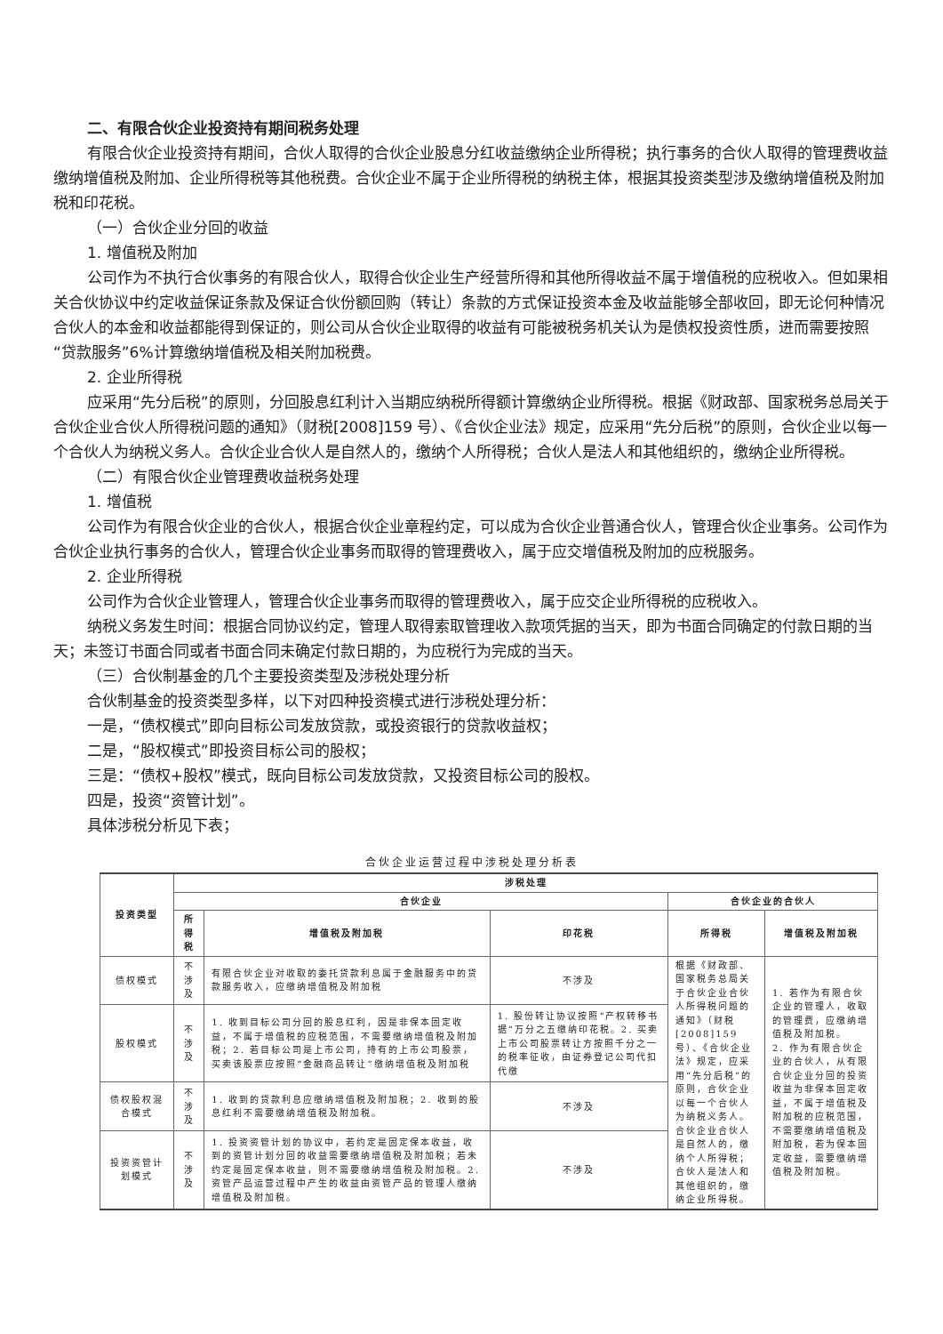二、有限合伙企业投资持有期间税务处理
有限合伙企业投资持有期间，合伙人取得的合伙企业股息分红收益缴纳企业所得税；执行事务的合伙人取得的管理费收益缴纳增值税及附加、企业所得税等其他税费。合伙企业不属于企业所得税的纳税主体，根据其投资类型涉及缴纳增值税及附加税和印花税。
（一）合伙企业分回的收益
1. 增值税及附加
公司作为不执行合伙事务的有限合伙人，取得合伙企业生产经营所得和其他所得收益不属于增值税的应税收入。但如果相关合伙协议中约定收益保证条款及保证合伙份额回购（转让）条款的方式保证投资本金及收益能够全部收回，即无论何种情况合伙人的本金和收益都能得到保证的，则公司从合伙企业取得的收益有可能被税务机关认为是债权投资性质，进而需要按照“贷款服务”6%计算缴纳增值税及相关附加税费。
2. 企业所得税
应采用“先分后税”的原则，分回股息红利计入当期应纳税所得额计算缴纳企业所得税。根据《财政部、国家税务总局关于合伙企业合伙人所得税问题的通知》（财税[2008]159 号）、《合伙企业法》规定，应采用“先分后税”的原则，合伙企业以每一个合伙人为纳税义务人。合伙企业合伙人是自然人的，缴纳个人所得税；合伙人是法人和其他组织的，缴纳企业所得税。
（二）有限合伙企业管理费收益税务处理
1. 增值税
公司作为有限合伙企业的合伙人，根据合伙企业章程约定，可以成为合伙企业普通合伙人，管理合伙企业事务。公司作为合伙企业执行事务的合伙人，管理合伙企业事务而取得的管理费收入，属于应交增值税及附加的应税服务。
2. 企业所得税
公司作为合伙企业管理人，管理合伙企业事务而取得的管理费收入，属于应交企业所得税的应税收入。
纳税义务发生时间：根据合同协议约定，管理人取得索取管理收入款项凭据的当天，即为书面合同确定的付款日期的当天；未签订书面合同或者书面合同未确定付款日期的，为应税行为完成的当天。
（三）合伙制基金的几个主要投资类型及涉税处理分析
合伙制基金的投资类型多样，以下对四种投资模式进行涉税处理分析：
一是，“债权模式”即向目标公司发放贷款，或投资银行的贷款收益权；
二是，“股权模式”即投资目标公司的股权；
三是：“债权+股权”模式，既向目标公司发放贷款，又投资目标公司的股权。
四是，投资“资管计划”。
具体涉税分析见下表；
合伙企业运营过程中涉税处理分析表
| 投资类型 | 涉税处理 | | | | |
| --- | --- | --- | --- | --- | --- |
| | 合伙企业 | | | 合伙企业的合伙人 | |
| | 所得税 | 增值税及附加税 | 印花税 | 所得税 | 增值税及附加税 |
| 债权模式 | 不涉及 | 有限合伙企业对收取的委托贷款利息属于金融服务中的贷款服务收入，应缴纳增值税及附加税 | 不涉及 | 根据《财政部、国家税务总局关于合伙企业合伙人所得税问题的通知》（财税[2008]159号）、《合伙企业法》规定，应采用“先分后税”的原则，合伙企业以每一个合伙人为纳税义务人。合伙企业合伙人是自然人的，缴纳个人所得税；合伙人是法人和其他组织的，缴纳企业所得税。 | 1. 若作为有限合伙企业的管理人，收取的管理费，应缴纳增值税及附加税。 2. 作为有限合伙企业的合伙人，从有限合伙企业分回的投资收益为非保本固定收益，不属于增值税及附加税的应税范围，不需要缴纳增值税及附加税，若为保本固定收益，需要缴纳增值税及附加税。 |
| 股权模式 | 不涉及 | 1. 收到目标公司分回的股息红利，因是非保本固定收益，不属于增值税的应税范围，不需要缴纳增值税及附加税；2. 若目标公司是上市公司，持有的上市公司股票，买卖该股票应按照“金融商品转让”缴纳增值税及附加税 | 1. 股份转让协议按照“产权转移书据”万分之五缴纳印花税。2. 买卖上市公司股票转让方按照千分之一的税率征收，由证券登记公司代扣代缴 | | |
| 债权股权混合模式 | 不涉及 | 1. 收到的贷款利息应缴纳增值税及附加税；2. 收到的股息红利不需要缴纳增值税及附加税。 | 不涉及 | | |
| 投资资管计划模式 | 不涉及 | 1. 投资资管计划的协议中，若约定是固定保本收益，收到的资管计划分回的收益需要缴纳增值税及附加税；若未约定是固定保本收益，则不需要缴纳增值税及附加税。2. 资管产品运营过程中产生的收益由资管产品的管理人缴纳增值税及附加税。 | 不涉及 | | |